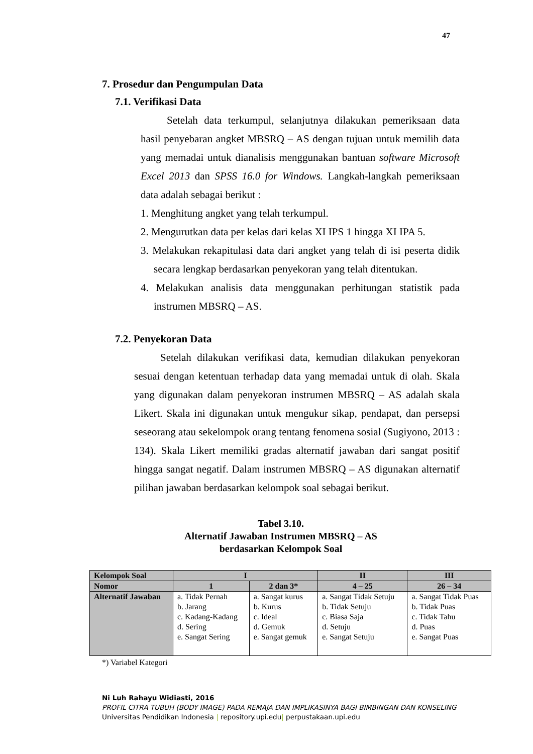47
7. Prosedur dan Pengumpulan Data
7.1. Verifikasi Data
Setelah data terkumpul, selanjutnya dilakukan pemeriksaan data hasil penyebaran angket MBSRQ – AS dengan tujuan untuk memilih data yang memadai untuk dianalisis menggunakan bantuan software Microsoft Excel 2013 dan SPSS 16.0 for Windows. Langkah-langkah pemeriksaan data adalah sebagai berikut :
1. Menghitung angket yang telah terkumpul.
2. Mengurutkan data per kelas dari kelas XI IPS 1 hingga XI IPA 5.
3. Melakukan rekapitulasi data dari angket yang telah di isi peserta didik secara lengkap berdasarkan penyekoran yang telah ditentukan.
4. Melakukan analisis data menggunakan perhitungan statistik pada instrumen MBSRQ – AS.
7.2. Penyekoran Data
Setelah dilakukan verifikasi data, kemudian dilakukan penyekoran sesuai dengan ketentuan terhadap data yang memadai untuk di olah. Skala yang digunakan dalam penyekoran instrumen MBSRQ – AS adalah skala Likert. Skala ini digunakan untuk mengukur sikap, pendapat, dan persepsi seseorang atau sekelompok orang tentang fenomena sosial (Sugiyono, 2013 : 134). Skala Likert memiliki gradas alternatif jawaban dari sangat positif hingga sangat negatif. Dalam instrumen MBSRQ – AS digunakan alternatif pilihan jawaban berdasarkan kelompok soal sebagai berikut.
Tabel 3.10.
Alternatif Jawaban Instrumen MBSRQ – AS
berdasarkan Kelompok Soal
| Kelompok Soal | I | | II | III |
| --- | --- | --- | --- | --- |
| Nomor | 1 | 2 dan 3* | 4 – 25 | 26 – 34 |
| Alternatif Jawaban | a. Tidak Pernah b. Jarang c. Kadang-Kadang d. Sering e. Sangat Sering | a. Sangat kurus b. Kurus c. Ideal d. Gemuk e. Sangat gemuk | a. Sangat Tidak Setuju b. Tidak Setuju c. Biasa Saja d. Setuju e. Sangat Setuju | a. Sangat Tidak Puas b. Tidak Puas c. Tidak Tahu d. Puas e. Sangat Puas |
*) Variabel Kategori
Ni Luh Rahayu Widiasti, 2016
PROFIL CITRA TUBUH (BODY IMAGE) PADA REMAJA DAN IMPLIKASINYA BAGI BIMBINGAN DAN KONSELING
Universitas Pendidikan Indonesia | repository.upi.edu| perpustakaan.upi.edu